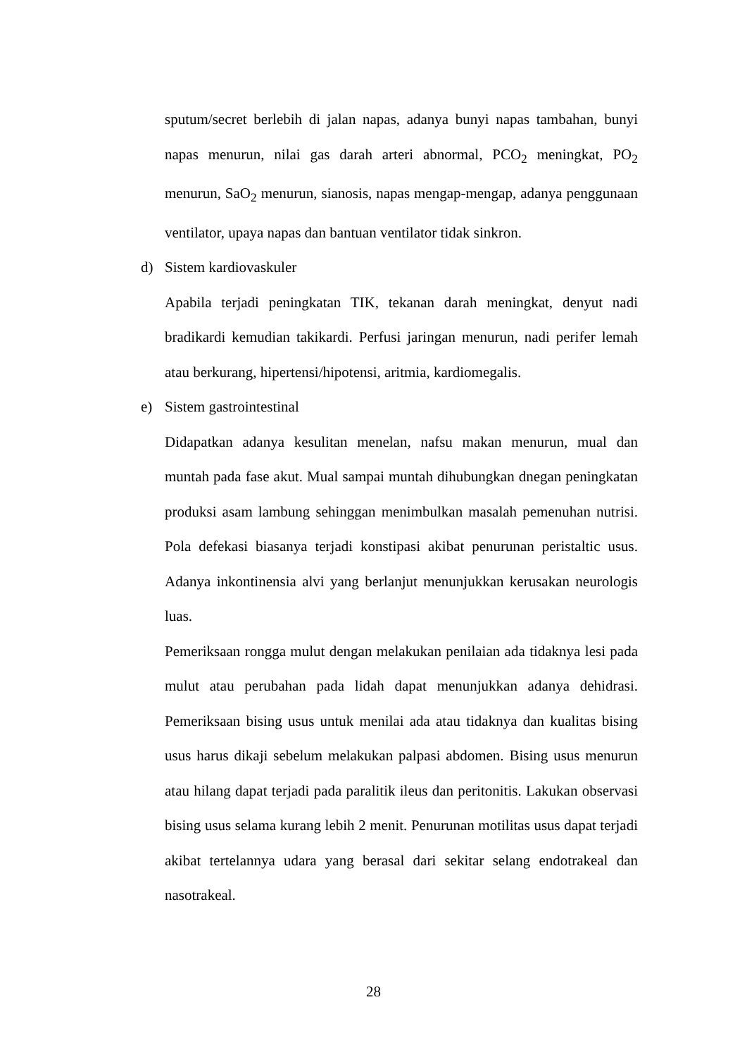sputum/secret berlebih di jalan napas, adanya bunyi napas tambahan, bunyi napas menurun, nilai gas darah arteri abnormal, PCO<sub>2</sub> meningkat, PO<sub>2</sub> menurun, SaO<sub>2</sub> menurun, sianosis, napas mengap-mengap, adanya penggunaan ventilator, upaya napas dan bantuan ventilator tidak sinkron.
d) Sistem kardiovaskuler
Apabila terjadi peningkatan TIK, tekanan darah meningkat, denyut nadi bradikardi kemudian takikardi. Perfusi jaringan menurun, nadi perifer lemah atau berkurang, hipertensi/hipotensi, aritmia, kardiomegalis.
e) Sistem gastrointestinal
Didapatkan adanya kesulitan menelan, nafsu makan menurun, mual dan muntah pada fase akut. Mual sampai muntah dihubungkan dnegan peningkatan produksi asam lambung sehinggan menimbulkan masalah pemenuhan nutrisi. Pola defekasi biasanya terjadi konstipasi akibat penurunan peristaltic usus. Adanya inkontinensia alvi yang berlanjut menunjukkan kerusakan neurologis luas.
Pemeriksaan rongga mulut dengan melakukan penilaian ada tidaknya lesi pada mulut atau perubahan pada lidah dapat menunjukkan adanya dehidrasi. Pemeriksaan bising usus untuk menilai ada atau tidaknya dan kualitas bising usus harus dikaji sebelum melakukan palpasi abdomen. Bising usus menurun atau hilang dapat terjadi pada paralitik ileus dan peritonitis. Lakukan observasi bising usus selama kurang lebih 2 menit. Penurunan motilitas usus dapat terjadi akibat tertelannya udara yang berasal dari sekitar selang endotrakeal dan nasotrakeal.
28